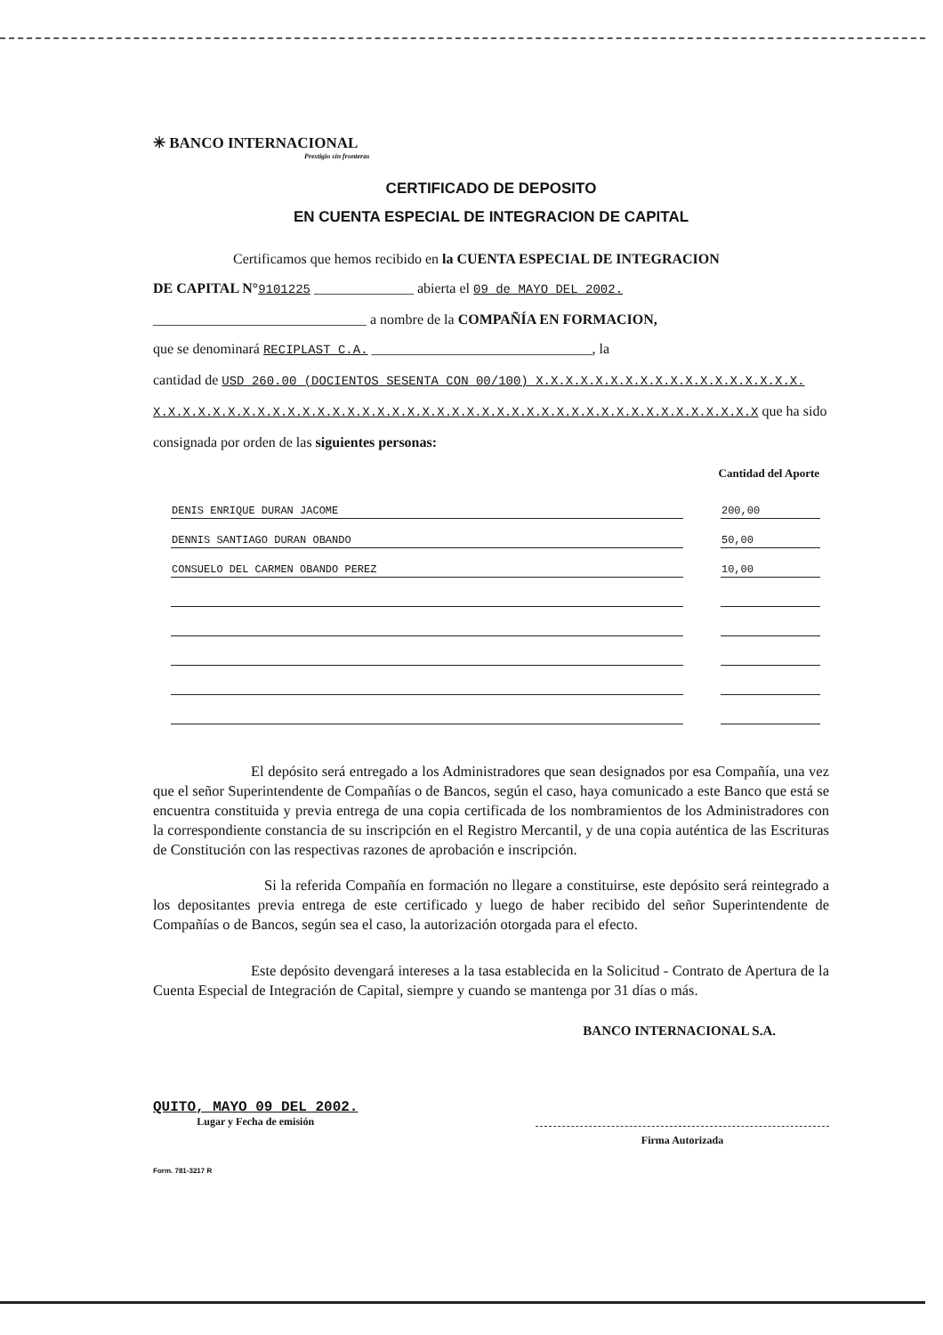✳ BANCO INTERNACIONAL
Prestigio sin fronteras
CERTIFICADO DE DEPOSITO
EN CUENTA ESPECIAL DE INTEGRACION DE CAPITAL
Certificamos que hemos recibido en la CUENTA ESPECIAL DE INTEGRACION
DE CAPITAL N°9101225 ______________ abierta el 09 de MAYO DEL 2002.
______________________________ a nombre de la COMPAÑÍA EN FORMACION,
que se denominará RECIPLAST C.A. _______________________________, la
cantidad de USD 260.00 (DOCIENTOS SESENTA CON 00/100) X.X.X.X.X.X.X.X.X.X.X.X.X.X.X.X.X.X.
X.X.X.X.X.X.X.X.X.X.X.X.X.X.X.X.X.X.X.X.X.X.X.X.X.X.X.X.X.X.X.X.X.X.X.X.X.X.X.X.X que ha sido
consignada por orden de las siguientes personas:
| Cantidad del Aporte | | |
| --- | --- | --- |
| DENIS ENRIQUE DURAN JACOME | | 200,00 |
| DENNIS SANTIAGO DURAN OBANDO | | 50,00 |
| CONSUELO DEL CARMEN OBANDO PEREZ | | 10,00 |
El depósito será entregado a los Administradores que sean designados por esa Compañía, una vez que el señor Superintendente de Compañías o de Bancos, según el caso, haya comunicado a este Banco que está se encuentra constituida y previa entrega de una copia certificada de los nombramientos de los Administradores con la correspondiente constancia de su inscripción en el Registro Mercantil, y de una copia auténtica de las Escrituras de Constitución con las respectivas razones de aprobación e inscripción.
Si la referida Compañía en formación no llegare a constituirse, este depósito será reintegrado a los depositantes previa entrega de este certificado y luego de haber recibido del señor Superintendente de Compañías o de Bancos, según sea el caso, la autorización otorgada para el efecto.
Este depósito devengará intereses a la tasa establecida en la Solicitud - Contrato de Apertura de la Cuenta Especial de Integración de Capital, siempre y cuando se mantenga por 31 días o más.
BANCO INTERNACIONAL S.A.
QUITO, MAYO 09 DEL 2002.
Lugar y Fecha de emisión
Firma Autorizada
Form. 781-3217 R